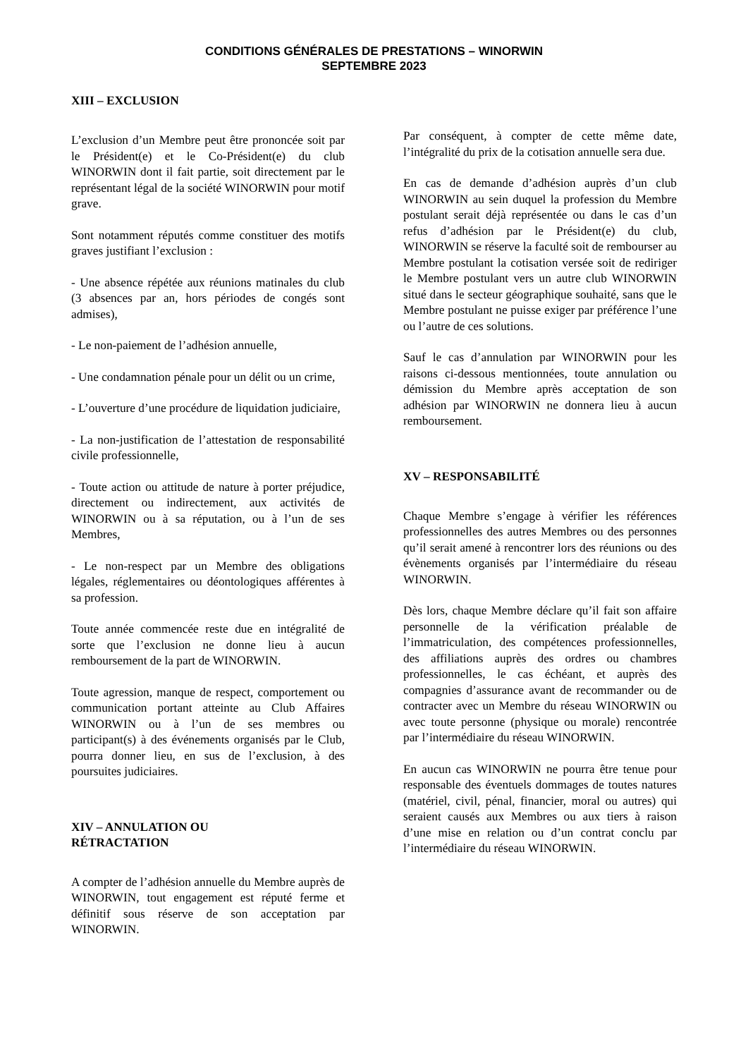CONDITIONS GÉNÉRALES DE PRESTATIONS – WINORWIN
SEPTEMBRE 2023
XIII – EXCLUSION
L’exclusion d’un Membre peut être prononcée soit par le Président(e) et le Co-Président(e) du club WINORWIN dont il fait partie, soit directement par le représentant légal de la société WINORWIN pour motif grave.
Sont notamment réputés comme constituer des motifs graves justifiant l’exclusion :
- Une absence répétée aux réunions matinales du club (3 absences par an, hors périodes de congés sont admises),
- Le non-paiement de l’adhésion annuelle,
- Une condamnation pénale pour un délit ou un crime,
- L’ouverture d’une procédure de liquidation judiciaire,
- La non-justification de l’attestation de responsabilité civile professionnelle,
- Toute action ou attitude de nature à porter préjudice, directement ou indirectement, aux activités de WINORWIN ou à sa réputation, ou à l’un de ses Membres,
- Le non-respect par un Membre des obligations légales, réglementaires ou déontologiques afférentes à sa profession.
Toute année commencée reste due en intégralité de sorte que l’exclusion ne donne lieu à aucun remboursement de la part de WINORWIN.
Toute agression, manque de respect, comportement ou communication portant atteinte au Club Affaires WINORWIN ou à l’un de ses membres ou participant(s) à des événements organisés par le Club, pourra donner lieu, en sus de l’exclusion, à des poursuites judiciaires.
XIV – ANNULATION OU
RÉTRACTATION
A compter de l’adhésion annuelle du Membre auprès de WINORWIN, tout engagement est réputé ferme et définitif sous réserve de son acceptation par WINORWIN.
Par conséquent, à compter de cette même date, l’intégralité du prix de la cotisation annuelle sera due.
En cas de demande d’adhésion auprès d’un club WINORWIN au sein duquel la profession du Membre postulant serait déjà représentée ou dans le cas d’un refus d’adhésion par le Président(e) du club, WINORWIN se réserve la faculté soit de rembourser au Membre postulant la cotisation versée soit de rediriger le Membre postulant vers un autre club WINORWIN situé dans le secteur géographique souhaité, sans que le Membre postulant ne puisse exiger par préférence l’une ou l’autre de ces solutions.
Sauf le cas d’annulation par WINORWIN pour les raisons ci-dessous mentionnées, toute annulation ou démission du Membre après acceptation de son adhésion par WINORWIN ne donnera lieu à aucun remboursement.
XV – RESPONSABILITÉ
Chaque Membre s’engage à vérifier les références professionnelles des autres Membres ou des personnes qu’il serait amené à rencontrer lors des réunions ou des évènements organisés par l’intermédiaire du réseau WINORWIN.
Dès lors, chaque Membre déclare qu’il fait son affaire personnelle de la vérification préalable de l’immatriculation, des compétences professionnelles, des affiliations auprès des ordres ou chambres professionnelles, le cas échéant, et auprès des compagnies d’assurance avant de recommander ou de contracter avec un Membre du réseau WINORWIN ou avec toute personne (physique ou morale) rencontrée par l’intermédiaire du réseau WINORWIN.
En aucun cas WINORWIN ne pourra être tenue pour responsable des éventuels dommages de toutes natures (matériel, civil, pénal, financier, moral ou autres) qui seraient causés aux Membres ou aux tiers à raison d’une mise en relation ou d’un contrat conclu par l’intermédiaire du réseau WINORWIN.